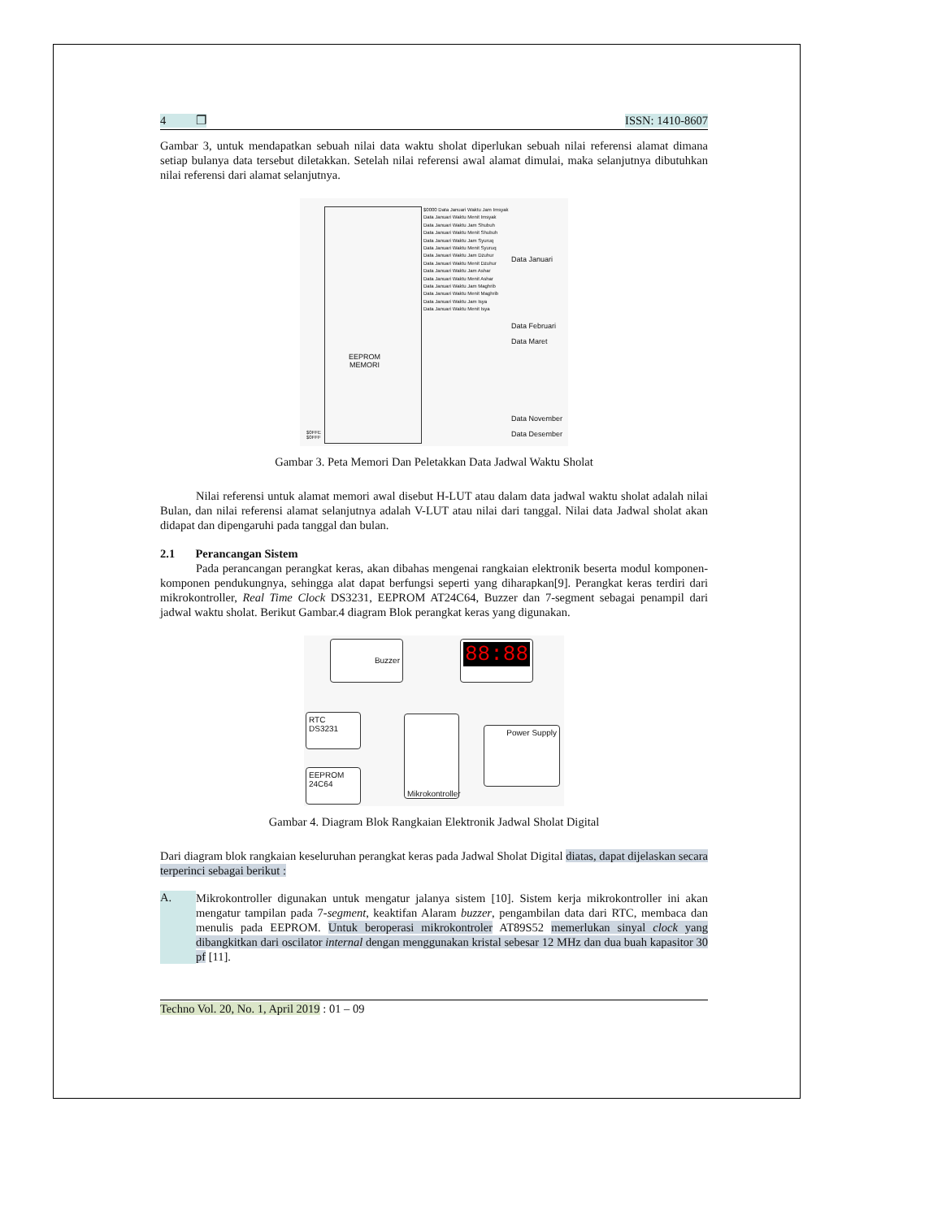4 ❐ ISSN: 1410-8607
Gambar 3, untuk mendapatkan sebuah nilai data waktu sholat diperlukan sebuah nilai referensi alamat dimana setiap bulanya data tersebut diletakkan. Setelah nilai referensi awal alamat dimulai, maka selanjutnya dibutuhkan nilai referensi dari alamat selanjutnya.
$0000 Data Januari Waktu Jam Imsyak
Data Januari Waktu Menit Imsyak
Data Januari Waktu Jam Shubuh
Data Januari Waktu Menit Shubuh
Data Januari Waktu Jam Syuruq
Data Januari Waktu Menit Syuruq
Data Januari Waktu Jam Dzuhur
Data Januari Waktu Menit Dzuhur
Data Januari Waktu Jam Ashar
Data Januari Waktu Menit Ashar
Data Januari Waktu Jam Maghrib
Data Januari Waktu Menit Maghrib
Data Januari Waktu Jam Isya
Data Januari Waktu Menit Isya
Data Januari
Data Februari
Data Maret
Data November
Data Desember
EEPROM
MEMORI
$0FFE
$0FFF
Gambar 3. Peta Memori Dan Peletakkan Data Jadwal Waktu Sholat
Nilai referensi untuk alamat memori awal disebut H-LUT atau dalam data jadwal waktu sholat adalah nilai Bulan, dan nilai referensi alamat selanjutnya adalah V-LUT atau nilai dari tanggal. Nilai data Jadwal sholat akan didapat dan dipengaruhi pada tanggal dan bulan.
2.1 Perancangan Sistem
Pada perancangan perangkat keras, akan dibahas mengenai rangkaian elektronik beserta modul komponen-komponen pendukungnya, sehingga alat dapat berfungsi seperti yang diharapkan[9]. Perangkat keras terdiri dari mikrokontroller, Real Time Clock DS3231, EEPROM AT24C64, Buzzer dan 7-segment sebagai penampil dari jadwal waktu sholat. Berikut Gambar.4 diagram Blok perangkat keras yang digunakan.
Buzzer 88:88
RTC
DS3231
EEPROM
24C64
Mikrokontroller
Power Supply
Gambar 4. Diagram Blok Rangkaian Elektronik Jadwal Sholat Digital
Dari diagram blok rangkaian keseluruhan perangkat keras pada Jadwal Sholat Digital diatas, dapat dijelaskan secara terperinci sebagai berikut :
A.
Mikrokontroller digunakan untuk mengatur jalanya sistem [10]. Sistem kerja mikrokontroller ini akan mengatur tampilan pada 7-segment, keaktifan Alaram buzzer, pengambilan data dari RTC, membaca dan menulis pada EEPROM. Untuk beroperasi mikrokontroler AT89S52 memerlukan sinyal clock yang dibangkitkan dari oscilator internal dengan menggunakan kristal sebesar 12 MHz dan dua buah kapasitor 30 pf [11].
Techno Vol. 20, No. 1, April 2019 : 01 – 09